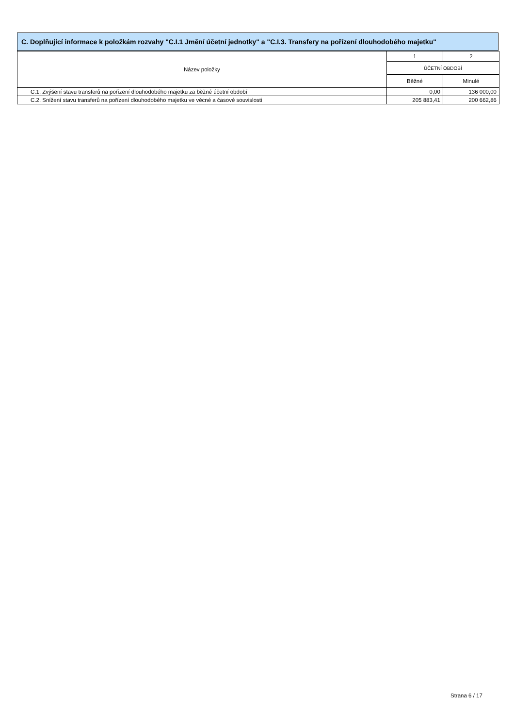C. Doplňující informace k položkám rozvahy "C.I.1 Jmění účetní jednotky" a "C.I.3. Transfery na pořízení dlouhodobého majetku"
| Název položky | 1 | 2 |
| --- | --- | --- |
| | ÚČETNÍ OBDOBÍ | |
| | Běžné | Minulé |
| C.1. Zvýšení stavu transferů na pořízení dlouhodobého majetku za běžné účetní období | 0,00 | 136 000,00 |
| C.2. Snížení stavu transferů na pořízení dlouhodobého majetku ve věcné a časové souvislosti | 205 883,41 | 200 662,86 |
Strana 6 / 17